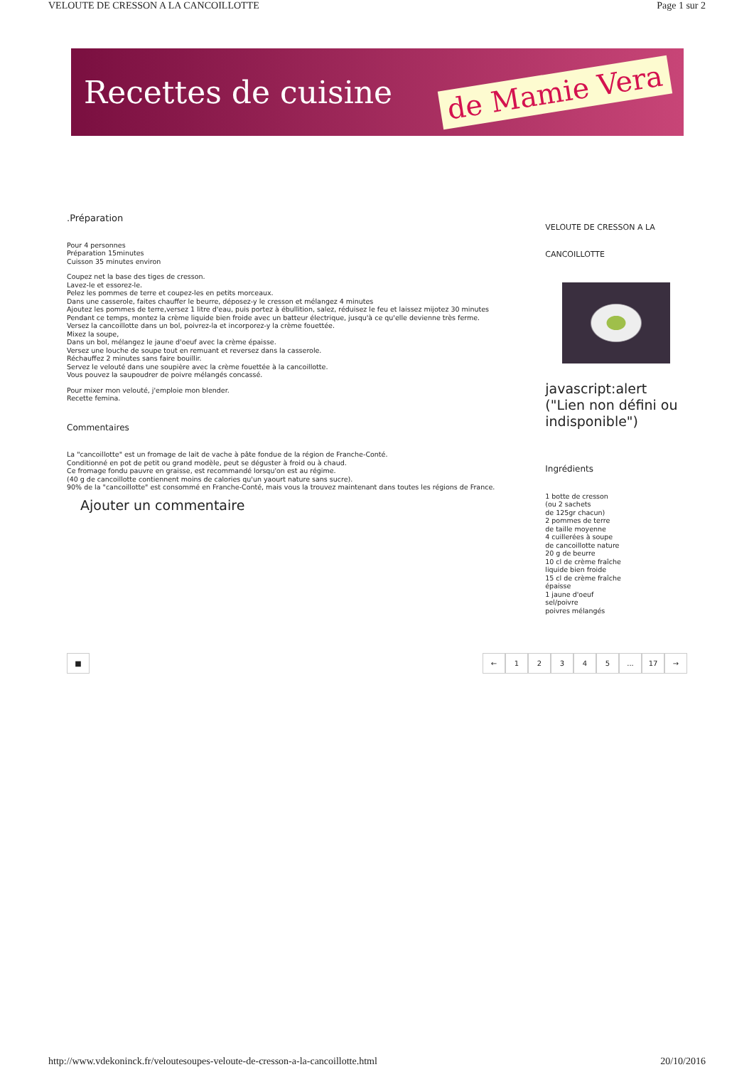VELOUTE DE CRESSON A LA CANCOILLOTTE Page 1 sur 2
Recettes de cuisine de Mamie Vera
.Préparation
Pour 4 personnes
Préparation 15minutes
Cuisson 35 minutes environ
Coupez net la base des tiges de cresson.
Lavez-le et essorez-le.
Pelez les pommes de terre et coupez-les en petits morceaux.
Dans une casserole, faites chauffer le beurre, déposez-y le cresson et mélangez 4 minutes
Ajoutez les pommes de terre,versez 1 litre d'eau, puis portez à ébullition, salez, réduisez le feu et laissez mijotez 30 minutes
Pendant ce temps, montez la crème liquide bien froide avec un batteur électrique, jusqu'à ce qu'elle devienne très ferme.
Versez la cancoillotte dans un bol, poivrez-la et incorporez-y la crème fouettée.
Mixez la soupe,
Dans un bol, mélangez le jaune d'oeuf avec la crème épaisse.
Versez une louche de soupe tout en remuant et reversez dans la casserole.
Réchauffez 2 minutes sans faire bouillir.
Servez le velouté dans une soupière avec la crème fouettée à la cancoillotte.
Vous pouvez la saupoudrer de poivre mélangés concassé.
Pour mixer mon velouté, j'emploie mon blender.
Recette femina.
Commentaires
La "cancoillotte" est un fromage de lait de vache à pâte fondue de la région de Franche-Conté.
Conditionné en pot de petit ou grand modèle, peut se déguster à froid ou à chaud.
Ce fromage fondu pauvre en graisse, est recommandé lorsqu'on est au régime.
(40 g de cancoillotte contiennent moins de calories qu'un yaourt nature sans sucre).
90% de la "cancoillotte" est consommé en Franche-Conté, mais vous la trouvez maintenant dans toutes les régions de France.
Ajouter un commentaire
VELOUTE DE CRESSON A LA
CANCOILLOTTE
javascript:alert ("Lien non défini ou indisponible")
Ingrédients
1 botte de cresson
(ou 2 sachets
de 125gr chacun)
2 pommes de terre
de taille moyenne
4 cuillerées à soupe
de cancoillotte nature
20 g de beurre
10 cl de crème fraîche
liquide bien froide
15 cl de crème fraîche
épaisse
1 jaune d'oeuf
sel/poivre
poivres mélangés
■ ← 12345... 17 →
http://www.vdekoninck.fr/veloutesoupes-veloute-de-cresson-a-la-cancoillotte.html 20/10/2016